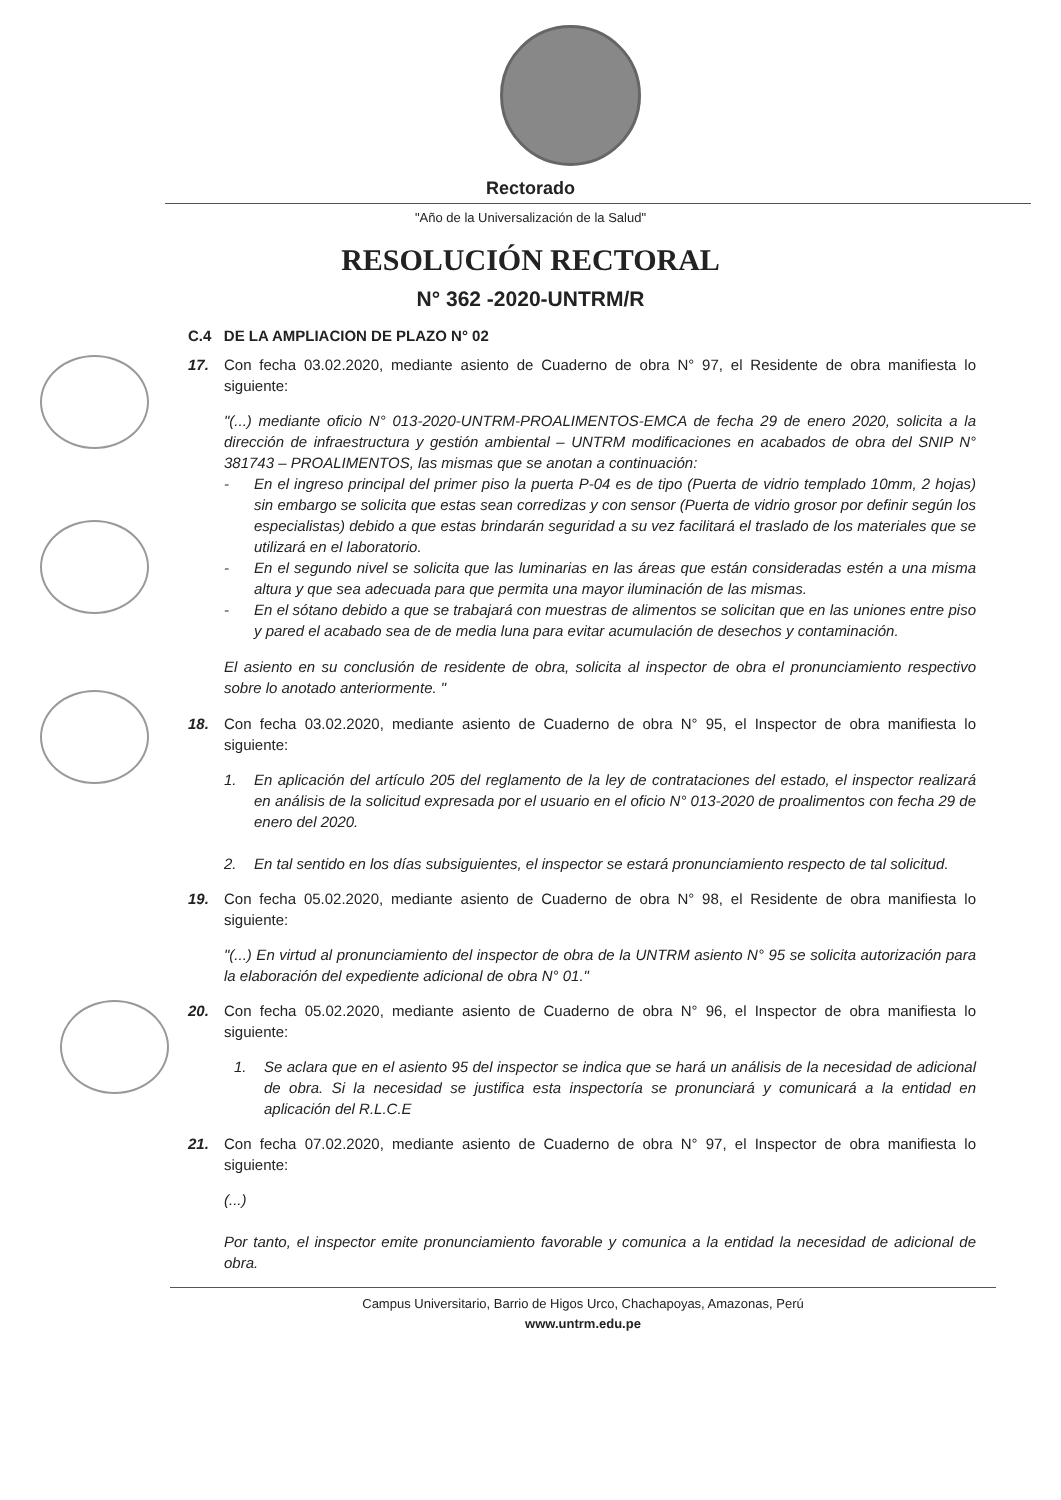Rectorado
"Año de la Universalización de la Salud"
RESOLUCIÓN RECTORAL
N° 362 -2020-UNTRM/R
C.4 DE LA AMPLIACION DE PLAZO N° 02
17. Con fecha 03.02.2020, mediante asiento de Cuaderno de obra N° 97, el Residente de obra manifiesta lo siguiente:
"(...) mediante oficio N° 013-2020-UNTRM-PROALIMENTOS-EMCA de fecha 29 de enero 2020, solicita a la dirección de infraestructura y gestión ambiental – UNTRM modificaciones en acabados de obra del SNIP N° 381743 – PROALIMENTOS, las mismas que se anotan a continuación:
- En el ingreso principal del primer piso la puerta P-04 es de tipo (Puerta de vidrio templado 10mm, 2 hojas) sin embargo se solicita que estas sean corredizas y con sensor (Puerta de vidrio grosor por definir según los especialistas) debido a que estas brindarán seguridad a su vez facilitará el traslado de los materiales que se utilizará en el laboratorio.
- En el segundo nivel se solicita que las luminarias en las áreas que están consideradas estén a una misma altura y que sea adecuada para que permita una mayor iluminación de las mismas.
- En el sótano debido a que se trabajará con muestras de alimentos se solicitan que en las uniones entre piso y pared el acabado sea de de media luna para evitar acumulación de desechos y contaminación.
El asiento en su conclusión de residente de obra, solicita al inspector de obra el pronunciamiento respectivo sobre lo anotado anteriormente. "
18. Con fecha 03.02.2020, mediante asiento de Cuaderno de obra N° 95, el Inspector de obra manifiesta lo siguiente:
1. En aplicación del artículo 205 del reglamento de la ley de contrataciones del estado, el inspector realizará en análisis de la solicitud expresada por el usuario en el oficio N° 013-2020 de proalimentos con fecha 29 de enero del 2020.
2. En tal sentido en los días subsiguientes, el inspector se estará pronunciamiento respecto de tal solicitud.
19. Con fecha 05.02.2020, mediante asiento de Cuaderno de obra N° 98, el Residente de obra manifiesta lo siguiente:
"(...) En virtud al pronunciamiento del inspector de obra de la UNTRM asiento N° 95 se solicita autorización para la elaboración del expediente adicional de obra N° 01."
20. Con fecha 05.02.2020, mediante asiento de Cuaderno de obra N° 96, el Inspector de obra manifiesta lo siguiente:
1. Se aclara que en el asiento 95 del inspector se indica que se hará un análisis de la necesidad de adicional de obra. Si la necesidad se justifica esta inspectoría se pronunciará y comunicará a la entidad en aplicación del R.L.C.E
21. Con fecha 07.02.2020, mediante asiento de Cuaderno de obra N° 97, el Inspector de obra manifiesta lo siguiente:
(...)
Por tanto, el inspector emite pronunciamiento favorable y comunica a la entidad la necesidad de adicional de obra.
Campus Universitario, Barrio de Higos Urco, Chachapoyas, Amazonas, Perú
www.untrm.edu.pe